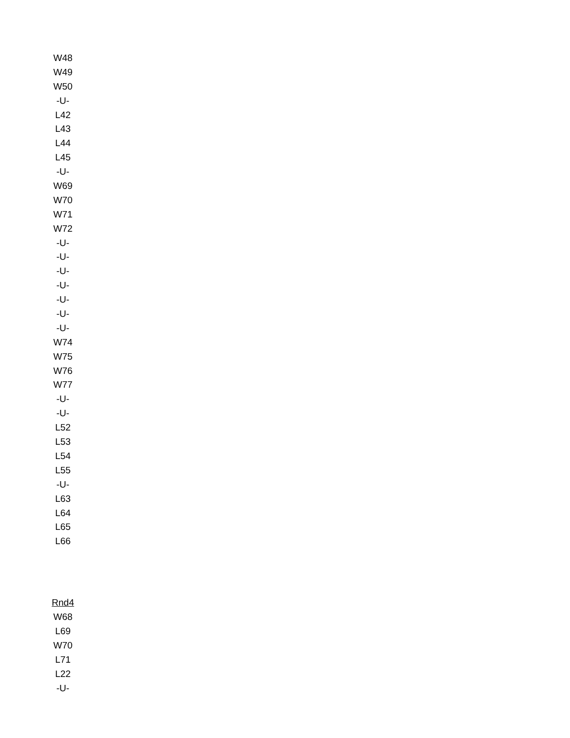W48
W49
W50
-U-
L42
L43
L44
L45
-U-
W69
W70
W71
W72
-U-
-U-
-U-
-U-
-U-
-U-
-U-
W74
W75
W76
W77
-U-
-U-
L52
L53
L54
L55
-U-
L63
L64
L65
L66
Rnd4
W68
L69
W70
L71
L22
-U-